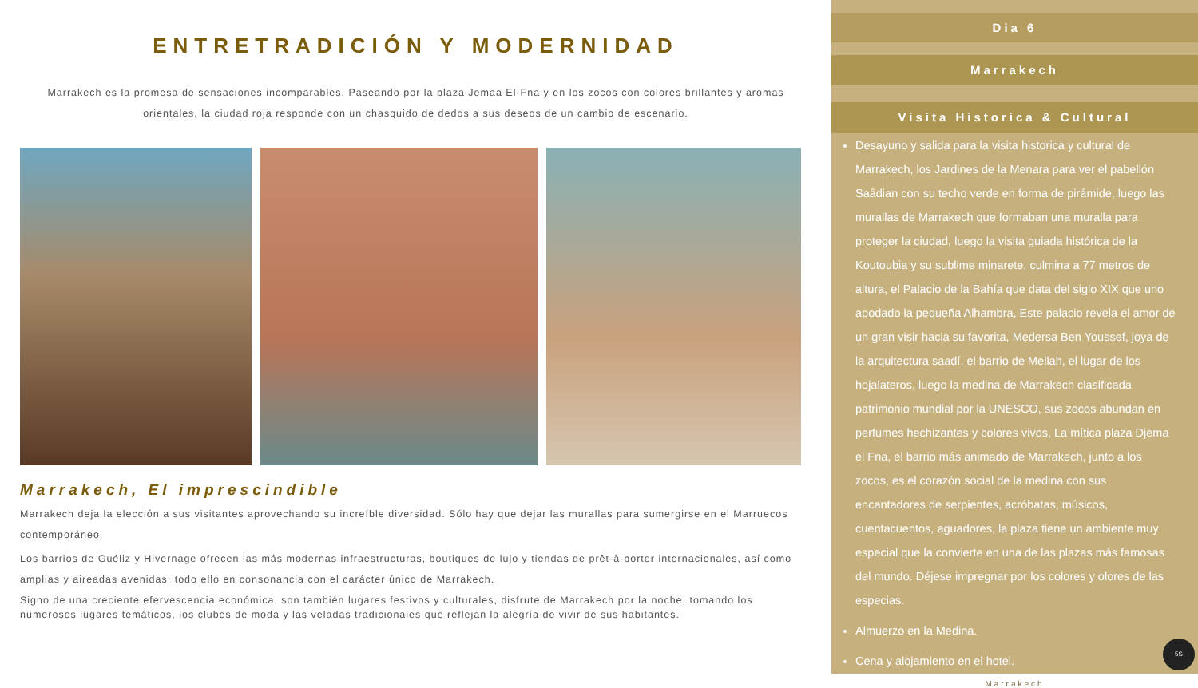ENTRETRADICIÓN Y MODERNIDAD
Marrakech es la promesa de sensaciones incomparables. Paseando por la plaza Jemaa El-Fna y en los zocos con colores brillantes y aromas orientales, la ciudad roja responde con un chasquido de dedos a sus deseos de un cambio de escenario.
Marrakech, El imprescindible
Marrakech deja la elección a sus visitantes aprovechando su increíble diversidad. Sólo hay que dejar las murallas para sumergirse en el Marruecos contemporáneo.
Los barrios de Guéliz y Hivernage ofrecen las más modernas infraestructuras, boutiques de lujo y tiendas de prêt-à-porter internacionales, así como amplias y aireadas avenidas; todo ello en consonancia con el carácter único de Marrakech.
Signo de una creciente efervescencia económica, son también lugares festivos y culturales, disfrute de Marrakech por la noche, tomando los numerosos lugares temáticos, los clubes de moda y las veladas tradicionales que reflejan la alegría de vivir de sus habitantes.
Dia 6
Marrakech
Visita Historica & Cultural
Desayuno y salida para la visita historica y cultural de Marrakech, los Jardines de la Menara para ver el pabellón Saâdian con su techo verde en forma de pirámide, luego las murallas de Marrakech que formaban una muralla para proteger la ciudad, luego la visita guiada histórica de la Koutoubia y su sublime minarete, culmina a 77 metros de altura, el Palacio de la Bahía que data del siglo XIX que uno apodado la pequeña Alhambra, Este palacio revela el amor de un gran visir hacia su favorita, Medersa Ben Youssef, joya de la arquitectura saadí, el barrio de Mellah, el lugar de los hojalateros, luego la medina de Marrakech clasificada patrimonio mundial por la UNESCO, sus zocos abundan en perfumes hechizantes y colores vivos, La mítica plaza Djema el Fna, el barrio más animado de Marrakech, junto a los zocos, es el corazón social de la medina con sus encantadores de serpientes, acróbatas, músicos, cuentacuentos, aguadores, la plaza tiene un ambiente muy especial que la convierte en una de las plazas más famosas del mundo. Déjese impregnar por los colores y olores de las especias.
Almuerzo en la Medina.
Cena y alojamiento en el hotel.
Marrakech
5S